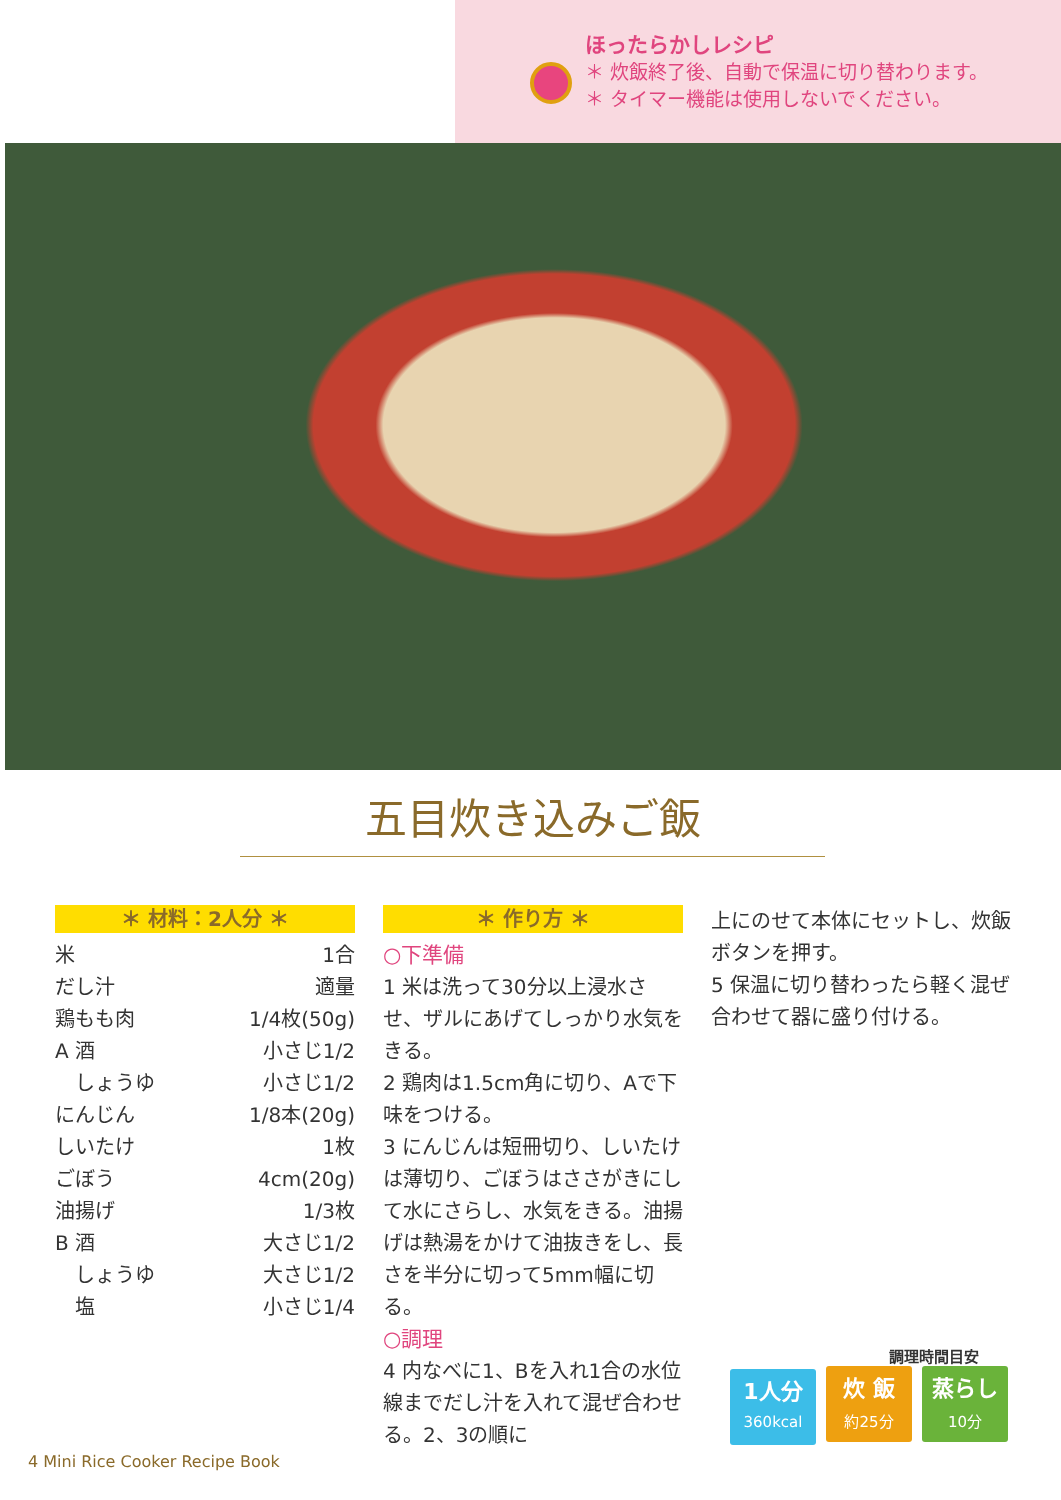ほったらかしレシピ
＊ 炊飯終了後、自動で保温に切り替わります。
＊ タイマー機能は使用しないでください。
五目炊き込みご飯
＊ 材料：2人分 ＊
米 1合
だし汁 適量
鶏もも肉 1/4枚(50g)
A 酒 小さじ1/2
　しょうゆ 小さじ1/2
にんじん 1/8本(20g)
しいたけ 1枚
ごぼう 4cm(20g)
油揚げ 1/3枚
B 酒 大さじ1/2
　しょうゆ 大さじ1/2
　塩 小さじ1/4
＊ 作り方 ＊
○下準備
1 米は洗って30分以上浸水させ、ザルにあげてしっかり水気をきる。
2 鶏肉は1.5cm角に切り、Aで下味をつける。
3 にんじんは短冊切り、しいたけは薄切り、ごぼうはささがきにして水にさらし、水気をきる。油揚げは熱湯をかけて油抜きをし、長さを半分に切って5mm幅に切る。
○調理
4 内なべに1、Bを入れ1合の水位線までだし汁を入れて混ぜ合わせる。2、3の順に
上にのせて本体にセットし、炊飯ボタンを押す。
5 保温に切り替わったら軽く混ぜ合わせて器に盛り付ける。
調理時間目安
1人分 360kcal
炊 飯 約25分
蒸らし 10分
4 Mini Rice Cooker Recipe Book